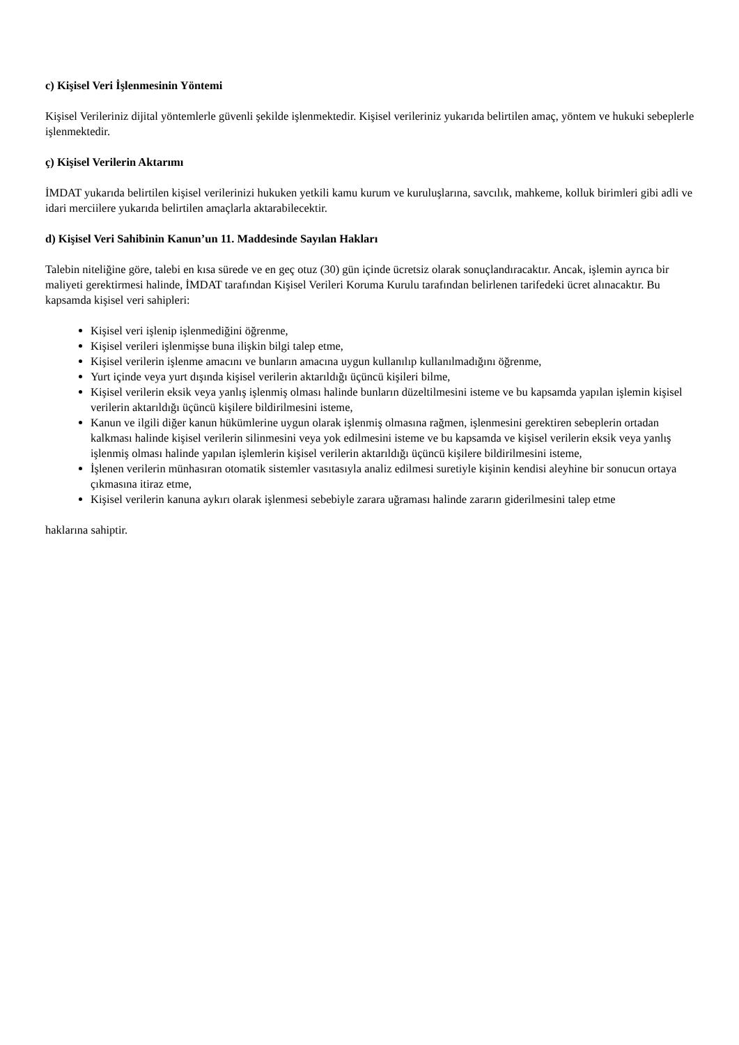c) Kişisel Veri İşlenmesinin Yöntemi
Kişisel Verileriniz dijital yöntemlerle güvenli şekilde işlenmektedir. Kişisel verileriniz yukarıda belirtilen amaç, yöntem ve hukuki sebeplerle işlenmektedir.
ç) Kişisel Verilerin Aktarımı
İMDAT yukarıda belirtilen kişisel verilerinizi hukuken yetkili kamu kurum ve kuruluşlarına, savcılık, mahkeme, kolluk birimleri gibi adli ve idari merciilere yukarıda belirtilen amaçlarla aktarabilecektir.
d) Kişisel Veri Sahibinin Kanun’un 11. Maddesinde Sayılan Hakları
Talebin niteliğine göre, talebi en kısa sürede ve en geç otuz (30) gün içinde ücretsiz olarak sonuçlandıracaktır. Ancak, işlemin ayrıca bir maliyeti gerektirmesi halinde, İMDAT tarafından Kişisel Verileri Koruma Kurulu tarafından belirlenen tarifedeki ücret alınacaktır. Bu kapsamda kişisel veri sahipleri:
Kişisel veri işlenip işlenmediğini öğrenme,
Kişisel verileri işlenmişse buna ilişkin bilgi talep etme,
Kişisel verilerin işlenme amacını ve bunların amacına uygun kullanılıp kullanılmadığını öğrenme,
Yurt içinde veya yurt dışında kişisel verilerin aktarıldığı üçüncü kişileri bilme,
Kişisel verilerin eksik veya yanlış işlenmiş olması halinde bunların düzeltilmesini isteme ve bu kapsamda yapılan işlemin kişisel verilerin aktarıldığı üçüncü kişilere bildirilmesini isteme,
Kanun ve ilgili diğer kanun hükümlerine uygun olarak işlenmiş olmasına rağmen, işlenmesini gerektiren sebeplerin ortadan kalkması halinde kişisel verilerin silinmesini veya yok edilmesini isteme ve bu kapsamda ve kişisel verilerin eksik veya yanlış işlenmiş olması halinde yapılan işlemlerin kişisel verilerin aktarıldığı üçüncü kişilere bildirilmesini isteme,
İşlenen verilerin münhasıran otomatik sistemler vasıtasıyla analiz edilmesi suretiyle kişinin kendisi aleyhine bir sonucun ortaya çıkmasına itiraz etme,
Kişisel verilerin kanuna aykırı olarak işlenmesi sebebiyle zarara uğraması halinde zararın giderilmesini talep etme
haklarına sahiptir.